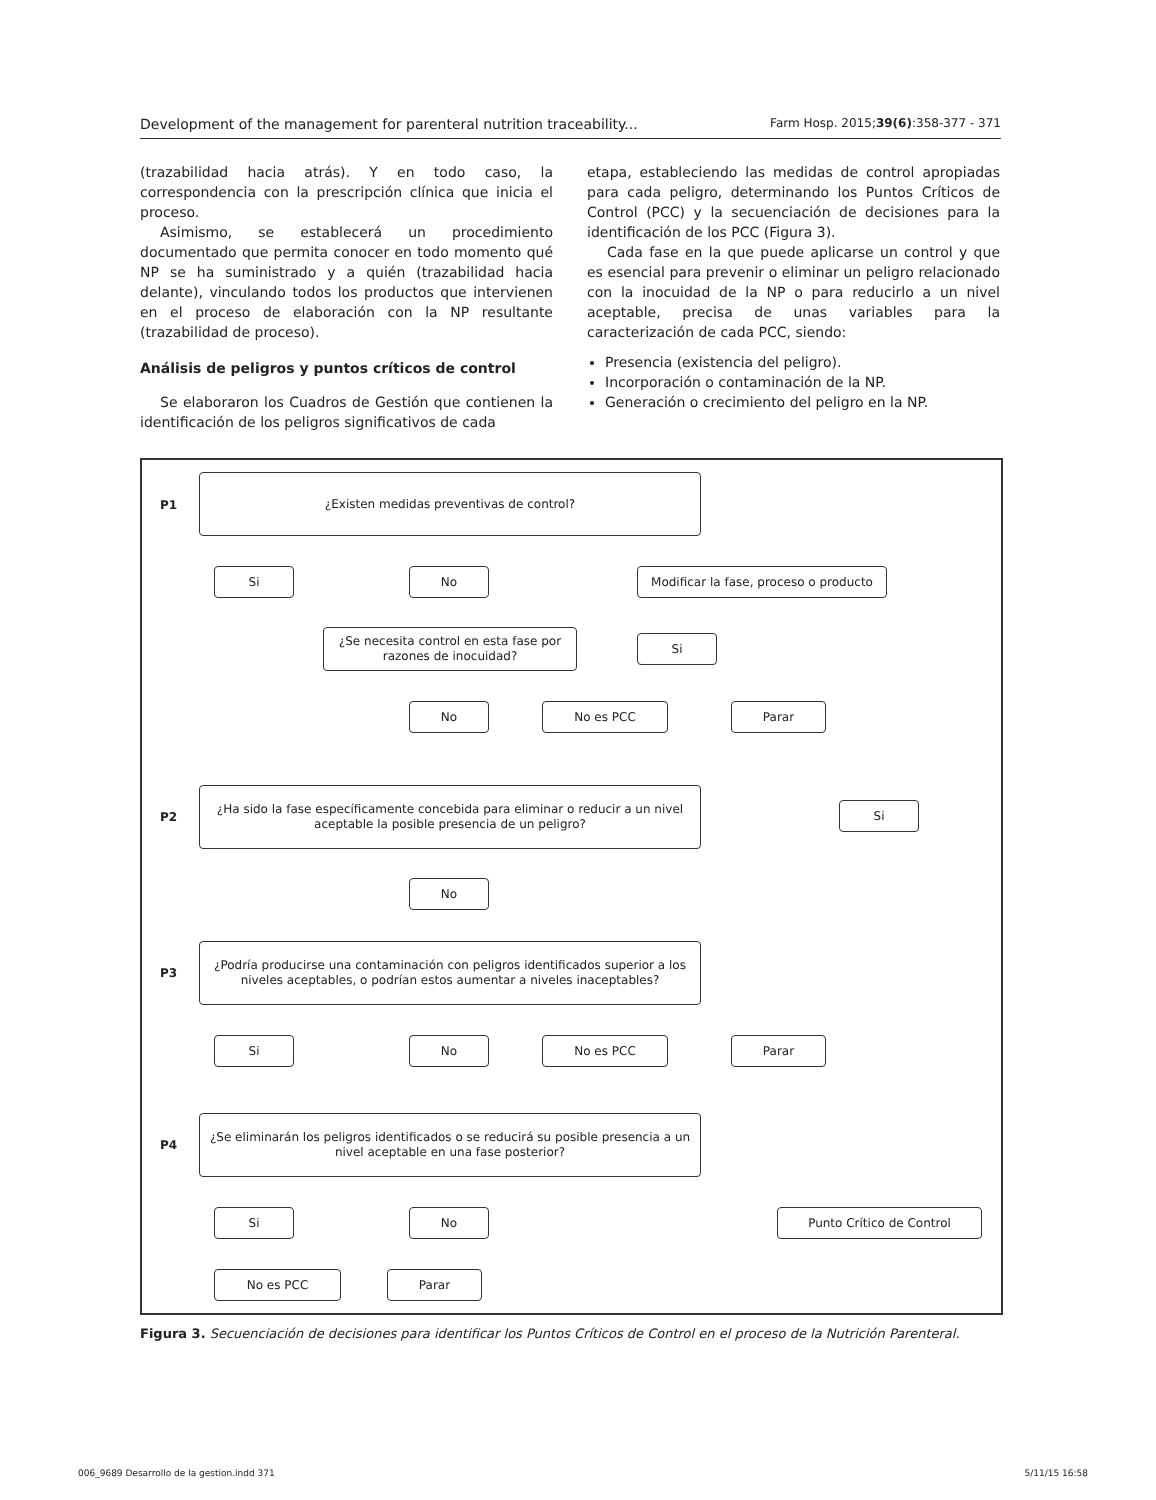Development of the management for parenteral nutrition traceability... Farm Hosp. 2015;39(6):358-377 - 371
(trazabilidad hacia atrás). Y en todo caso, la correspondencia con la prescripción clínica que inicia el proceso.
Asimismo, se establecerá un procedimiento documentado que permita conocer en todo momento qué NP se ha suministrado y a quién (trazabilidad hacia delante), vinculando todos los productos que intervienen en el proceso de elaboración con la NP resultante (trazabilidad de proceso).
Análisis de peligros y puntos críticos de control
Se elaboraron los Cuadros de Gestión que contienen la identificación de los peligros significativos de cada
etapa, estableciendo las medidas de control apropiadas para cada peligro, determinando los Puntos Críticos de Control (PCC) y la secuenciación de decisiones para la identificación de los PCC (Figura 3).
Cada fase en la que puede aplicarse un control y que es esencial para prevenir o eliminar un peligro relacionado con la inocuidad de la NP o para reducirlo a un nivel aceptable, precisa de unas variables para la caracterización de cada PCC, siendo:
Presencia (existencia del peligro).
Incorporación o contaminación de la NP.
Generación o crecimiento del peligro en la NP.
P1
¿Existen medidas preventivas de control?
Si No
Modificar la fase, proceso o producto
¿Se necesita control en esta fase por razones de inocuidad?
Si
No No es PCC Parar
P2
¿Ha sido la fase específicamente concebida para eliminar o reducir a un nivel aceptable la posible presencia de un peligro?
Si
No
P3
¿Podría producirse una contaminación con peligros identificados superior a los niveles aceptables, o podrían estos aumentar a niveles inaceptables?
Si No No es PCC Parar
P4
¿Se eliminarán los peligros identificados o se reducirá su posible presencia a un nivel aceptable en una fase posterior?
Si No Punto Crítico de Control
No es PCC Parar
Figura 3. Secuenciación de decisiones para identificar los Puntos Críticos de Control en el proceso de la Nutrición Parenteral.
006_9689 Desarrollo de la gestion.indd 371 5/11/15 16:58